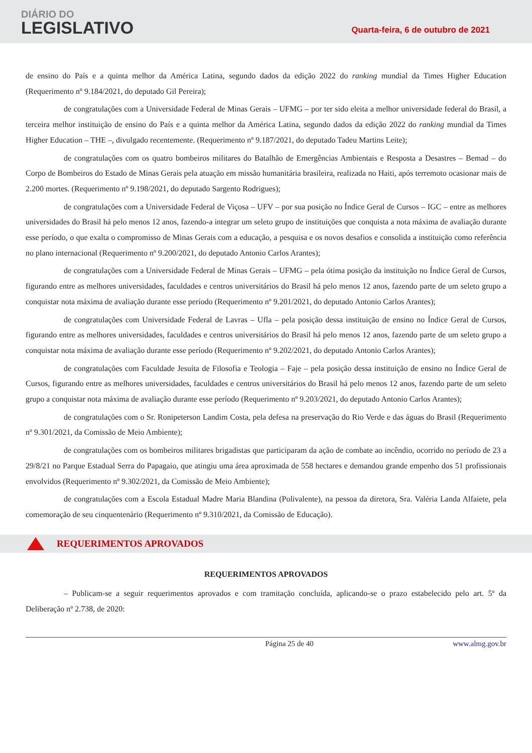DIÁRIO DO
LEGISLATIVO
Quarta-feira, 6 de outubro de 2021
de ensino do País e a quinta melhor da América Latina, segundo dados da edição 2022 do ranking mundial da Times Higher Education (Requerimento nº 9.184/2021, do deputado Gil Pereira);
de congratulações com a Universidade Federal de Minas Gerais – UFMG – por ter sido eleita a melhor universidade federal do Brasil, a terceira melhor instituição de ensino do País e a quinta melhor da América Latina, segundo dados da edição 2022 do ranking mundial da Times Higher Education – THE –, divulgado recentemente. (Requerimento nº 9.187/2021, do deputado Tadeu Martins Leite);
de congratulações com os quatro bombeiros militares do Batalhão de Emergências Ambientais e Resposta a Desastres – Bemad – do Corpo de Bombeiros do Estado de Minas Gerais pela atuação em missão humanitária brasileira, realizada no Haiti, após terremoto ocasionar mais de 2.200 mortes. (Requerimento nº 9.198/2021, do deputado Sargento Rodrigues);
de congratulações com a Universidade Federal de Viçosa – UFV – por sua posição no Índice Geral de Cursos – IGC – entre as melhores universidades do Brasil há pelo menos 12 anos, fazendo-a integrar um seleto grupo de instituições que conquista a nota máxima de avaliação durante esse período, o que exalta o compromisso de Minas Gerais com a educação, a pesquisa e os novos desafios e consolida a instituição como referência no plano internacional (Requerimento nº 9.200/2021, do deputado Antonio Carlos Arantes);
de congratulações com a Universidade Federal de Minas Gerais – UFMG – pela ótima posição da instituição no Índice Geral de Cursos, figurando entre as melhores universidades, faculdades e centros universitários do Brasil há pelo menos 12 anos, fazendo parte de um seleto grupo a conquistar nota máxima de avaliação durante esse período (Requerimento nº 9.201/2021, do deputado Antonio Carlos Arantes);
de congratulações com Universidade Federal de Lavras – Ufla – pela posição dessa instituição de ensino no Índice Geral de Cursos, figurando entre as melhores universidades, faculdades e centros universitários do Brasil há pelo menos 12 anos, fazendo parte de um seleto grupo a conquistar nota máxima de avaliação durante esse período (Requerimento nº 9.202/2021, do deputado Antonio Carlos Arantes);
de congratulações com Faculdade Jesuíta de Filosofia e Teologia – Faje – pela posição dessa instituição de ensino no Índice Geral de Cursos, figurando entre as melhores universidades, faculdades e centros universitários do Brasil há pelo menos 12 anos, fazendo parte de um seleto grupo a conquistar nota máxima de avaliação durante esse período (Requerimento nº 9.203/2021, do deputado Antonio Carlos Arantes);
de congratulações com o Sr. Ronipeterson Landim Costa, pela defesa na preservação do Rio Verde e das águas do Brasil (Requerimento nº 9.301/2021, da Comissão de Meio Ambiente);
de congratulações com os bombeiros militares brigadistas que participaram da ação de combate ao incêndio, ocorrido no período de 23 a 29/8/21 no Parque Estadual Serra do Papagaio, que atingiu uma área aproximada de 558 hectares e demandou grande empenho dos 51 profissionais envolvidos (Requerimento nº 9.302/2021, da Comissão de Meio Ambiente);
de congratulações com a Escola Estadual Madre Maria Blandina (Polivalente), na pessoa da diretora, Sra. Valéria Landa Alfaiete, pela comemoração de seu cinquentenário (Requerimento nº 9.310/2021, da Comissão de Educação).
REQUERIMENTOS APROVADOS
REQUERIMENTOS APROVADOS
– Publicam-se a seguir requerimentos aprovados e com tramitação concluída, aplicando-se o prazo estabelecido pelo art. 5º da Deliberação nº 2.738, de 2020:
Página 25 de 40 www.almg.gov.br